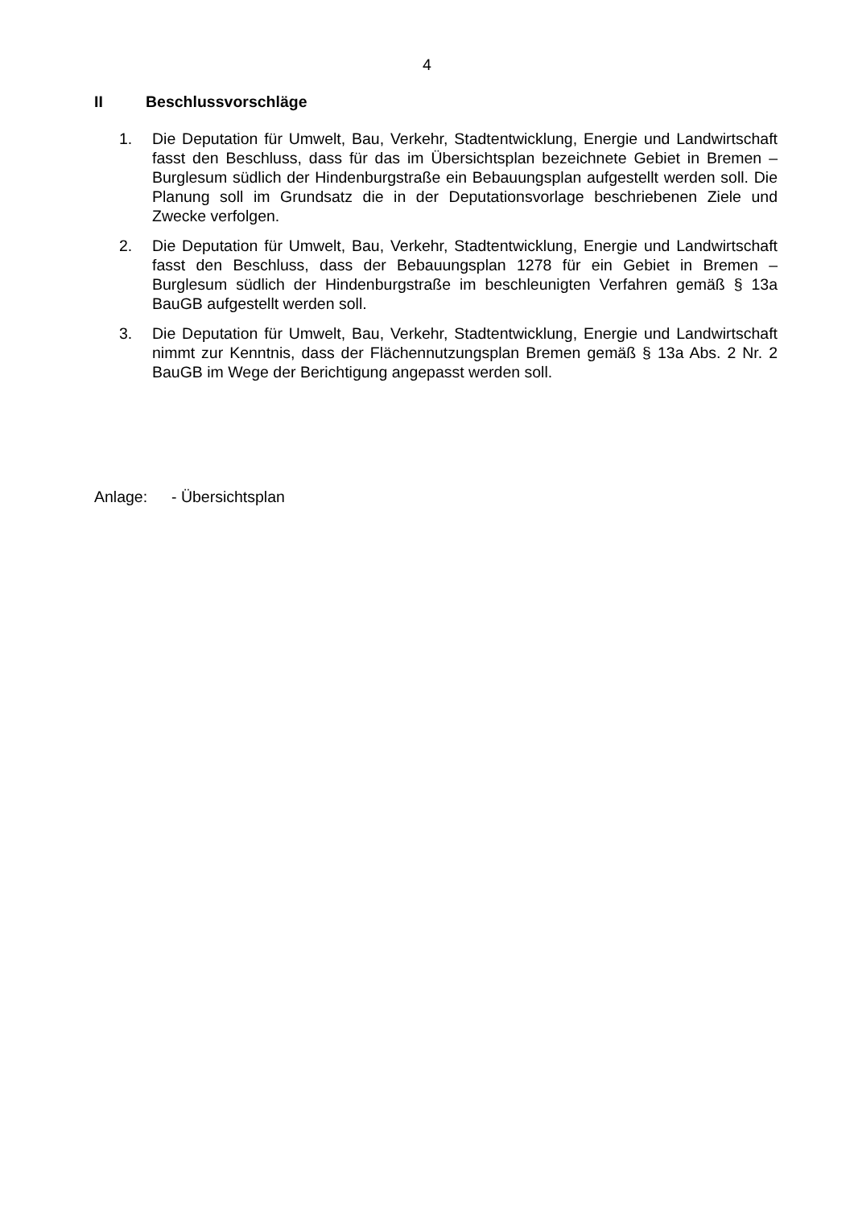4
II Beschlussvorschläge
1. Die Deputation für Umwelt, Bau, Verkehr, Stadtentwicklung, Energie und Landwirtschaft fasst den Beschluss, dass für das im Übersichtsplan bezeichnete Gebiet in Bremen – Burglesum südlich der Hindenburgstraße ein Bebauungsplan aufgestellt werden soll. Die Planung soll im Grundsatz die in der Deputationsvorlage beschriebenen Ziele und Zwecke verfolgen.
2. Die Deputation für Umwelt, Bau, Verkehr, Stadtentwicklung, Energie und Landwirtschaft fasst den Beschluss, dass der Bebauungsplan 1278 für ein Gebiet in Bremen – Burglesum südlich der Hindenburgstraße im beschleunigten Verfahren gemäß § 13a BauGB aufgestellt werden soll.
3. Die Deputation für Umwelt, Bau, Verkehr, Stadtentwicklung, Energie und Landwirtschaft nimmt zur Kenntnis, dass der Flächennutzungsplan Bremen gemäß § 13a Abs. 2 Nr. 2 BauGB im Wege der Berichtigung angepasst werden soll.
Anlage: - Übersichtsplan